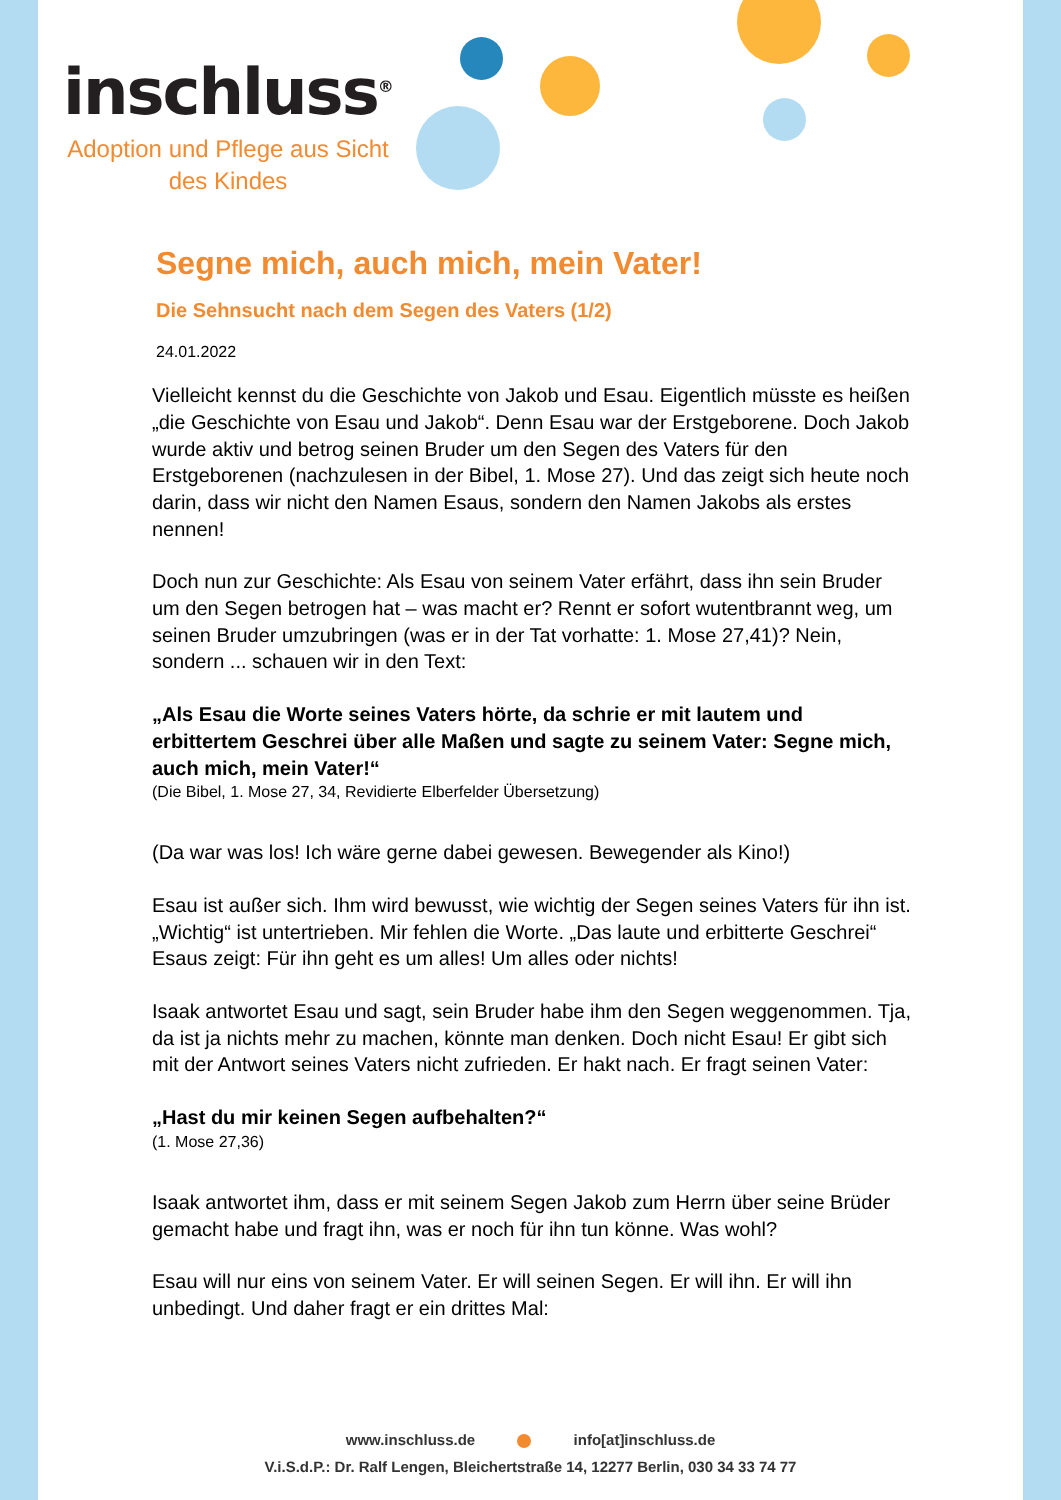inschluss<sup>®</sup>
Adoption und Pflege aus Sicht des Kindes
Segne mich, auch mich, mein Vater!
Die Sehnsucht nach dem Segen des Vaters (1/2)
24.01.2022
Vielleicht kennst du die Geschichte von Jakob und Esau. Eigentlich müsste es heißen „die Geschichte von Esau und Jakob“. Denn Esau war der Erstgeborene. Doch Jakob wurde aktiv und betrog seinen Bruder um den Segen des Vaters für den Erstgeborenen (nachzulesen in der Bibel, 1. Mose 27). Und das zeigt sich heute noch darin, dass wir nicht den Namen Esaus, sondern den Namen Jakobs als erstes nennen!
Doch nun zur Geschichte: Als Esau von seinem Vater erfährt, dass ihn sein Bruder um den Segen betrogen hat – was macht er? Rennt er sofort wutentbrannt weg, um seinen Bruder umzubringen (was er in der Tat vorhatte: 1. Mose 27,41)? Nein, sondern ... schauen wir in den Text:
„Als Esau die Worte seines Vaters hörte, da schrie er mit lautem und erbittertem Geschrei über alle Maßen und sagte zu seinem Vater: Segne mich, auch mich, mein Vater!“
(Die Bibel, 1. Mose 27, 34, Revidierte Elberfelder Übersetzung)
(Da war was los! Ich wäre gerne dabei gewesen. Bewegender als Kino!)
Esau ist außer sich. Ihm wird bewusst, wie wichtig der Segen seines Vaters für ihn ist. „Wichtig“ ist untertrieben. Mir fehlen die Worte. „Das laute und erbitterte Geschrei“ Esaus zeigt: Für ihn geht es um alles! Um alles oder nichts!
Isaak antwortet Esau und sagt, sein Bruder habe ihm den Segen weggenommen. Tja, da ist ja nichts mehr zu machen, könnte man denken. Doch nicht Esau! Er gibt sich mit der Antwort seines Vaters nicht zufrieden. Er hakt nach. Er fragt seinen Vater:
„Hast du mir keinen Segen aufbehalten?“
(1. Mose 27,36)
Isaak antwortet ihm, dass er mit seinem Segen Jakob zum Herrn über seine Brüder gemacht habe und fragt ihn, was er noch für ihn tun könne. Was wohl?
Esau will nur eins von seinem Vater. Er will seinen Segen. Er will ihn. Er will ihn unbedingt. Und daher fragt er ein drittes Mal:
www.inschluss.de info[at]inschluss.de
V.i.S.d.P.: Dr. Ralf Lengen, Bleichertstraße 14, 12277 Berlin, 030 34 33 74 77